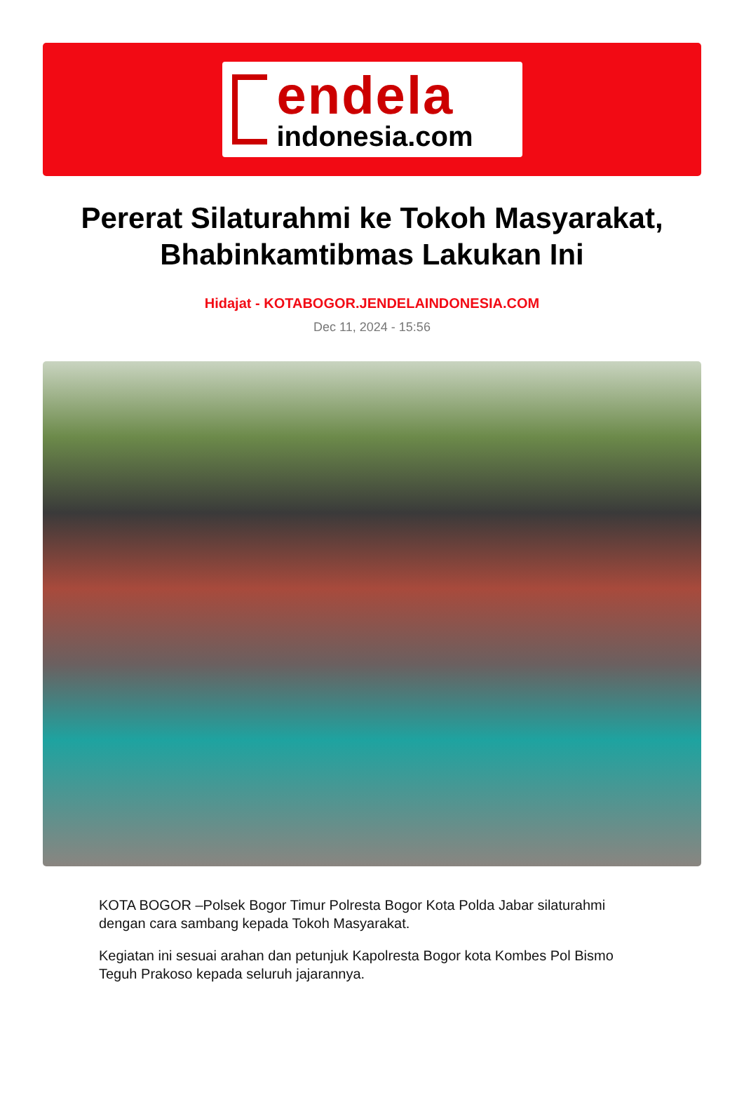endela
indonesia.com
Pererat Silaturahmi ke Tokoh Masyarakat, Bhabinkamtibmas Lakukan Ini
Hidajat - KOTABOGOR.JENDELAINDONESIA.COM
Dec 11, 2024 - 15:56
KOTA BOGOR –Polsek Bogor Timur Polresta Bogor Kota Polda Jabar silaturahmi dengan cara sambang kepada Tokoh Masyarakat.
Kegiatan ini sesuai arahan dan petunjuk Kapolresta Bogor kota Kombes Pol Bismo Teguh Prakoso kepada seluruh jajarannya.